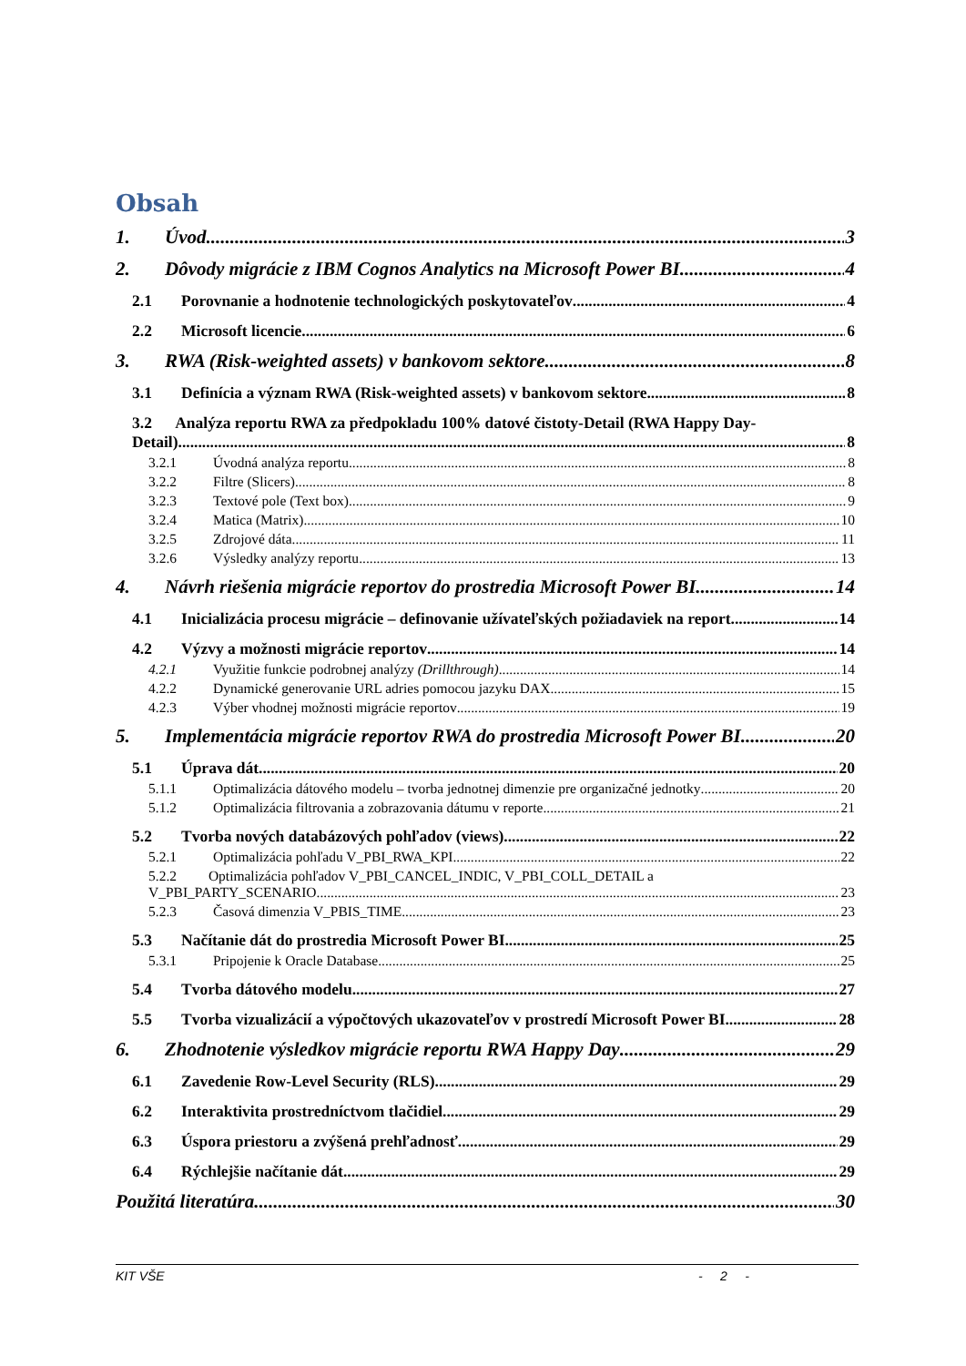Obsah
1. Úvod 3
2. Dôvody migrácie z IBM Cognos Analytics na Microsoft Power BI 4
2.1 Porovnanie a hodnotenie technologických poskytovateľov 4
2.2 Microsoft licencie 6
3. RWA (Risk-weighted assets) v bankovom sektore 8
3.1 Definícia a význam RWA (Risk-weighted assets) v bankovom sektore 8
3.2 Analýza reportu RWA za předpokladu 100% datové čistoty-Detail (RWA Happy Day-
Detail) 8
3.2.1 Úvodná analýza reportu 8
3.2.2 Filtre (Slicers) 8
3.2.3 Textové pole (Text box) 9
3.2.4 Matica (Matrix) 10
3.2.5 Zdrojové dáta 11
3.2.6 Výsledky analýzy reportu 13
4. Návrh riešenia migrácie reportov do prostredia Microsoft Power BI 14
4.1 Inicializácia procesu migrácie – definovanie užívateľských požiadaviek na report 14
4.2 Výzvy a možnosti migrácie reportov 14
4.2.1 Využitie funkcie podrobnej analýzy (Drillthrough) 14
4.2.2 Dynamické generovanie URL adries pomocou jazyku DAX 15
4.2.3 Výber vhodnej možnosti migrácie reportov 19
5. Implementácia migrácie reportov RWA do prostredia Microsoft Power BI 20
5.1 Úprava dát 20
5.1.1 Optimalizácia dátového modelu – tvorba jednotnej dimenzie pre organizačné jednotky 20
5.1.2 Optimalizácia filtrovania a zobrazovania dátumu v reporte 21
5.2 Tvorba nových databázových pohľadov (views) 22
5.2.1 Optimalizácia pohľadu V_PBI_RWA_KPI 22
5.2.2 Optimalizácia pohľadov V_PBI_CANCEL_INDIC, V_PBI_COLL_DETAIL a
V_PBI_PARTY_SCENARIO 23
5.2.3 Časová dimenzia V_PBIS_TIME 23
5.3 Načítanie dát do prostredia Microsoft Power BI 25
5.3.1 Pripojenie k Oracle Database 25
5.4 Tvorba dátového modelu 27
5.5 Tvorba vizualizácií a výpočtových ukazovateľov v prostredí Microsoft Power BI 28
6. Zhodnotenie výsledkov migrácie reportu RWA Happy Day 29
6.1 Zavedenie Row-Level Security (RLS) 29
6.2 Interaktivita prostredníctvom tlačidiel 29
6.3 Úspora priestoru a zvýšená prehľadnosť 29
6.4 Rýchlejšie načítanie dát 29
Použitá literatúra 30
KIT VŠE - 2 -